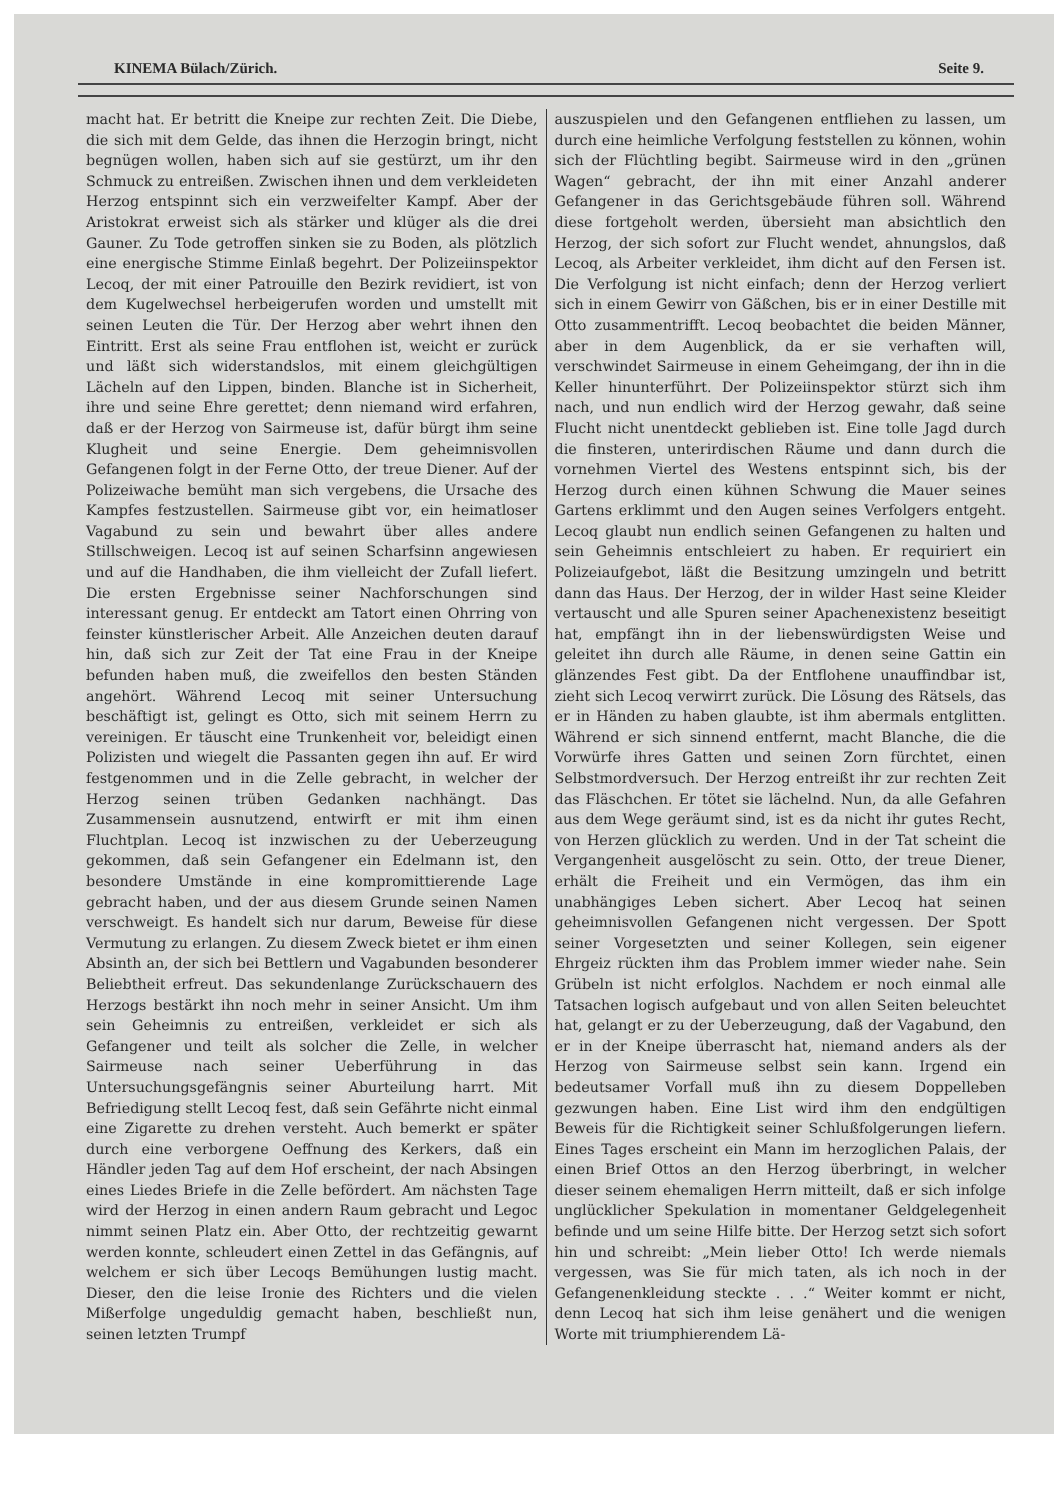KINEMA Bülach/Zürich. Seite 9.
macht hat. Er betritt die Kneipe zur rechten Zeit. Die Diebe, die sich mit dem Gelde, das ihnen die Herzogin bringt, nicht begnügen wollen, haben sich auf sie gestürzt, um ihr den Schmuck zu entreißen. Zwischen ihnen und dem verkleideten Herzog entspinnt sich ein verzweifelter Kampf. Aber der Aristokrat erweist sich als stärker und klüger als die drei Gauner. Zu Tode getroffen sinken sie zu Boden, als plötzlich eine energische Stimme Einlaß begehrt. Der Polizeiinspektor Lecoq, der mit einer Patrouille den Bezirk revidiert, ist von dem Kugelwechsel herbeigerufen worden und umstellt mit seinen Leuten die Tür. Der Herzog aber wehrt ihnen den Eintritt. Erst als seine Frau entflohen ist, weicht er zurück und läßt sich widerstandslos, mit einem gleichgültigen Lächeln auf den Lippen, binden. Blanche ist in Sicherheit, ihre und seine Ehre gerettet; denn niemand wird erfahren, daß er der Herzog von Sairmeuse ist, dafür bürgt ihm seine Klugheit und seine Energie. Dem geheimnisvollen Gefangenen folgt in der Ferne Otto, der treue Diener. Auf der Polizeiwache bemüht man sich vergebens, die Ursache des Kampfes festzustellen. Sairmeuse gibt vor, ein heimatloser Vagabund zu sein und bewahrt über alles andere Stillschweigen. Lecoq ist auf seinen Scharfsinn angewiesen und auf die Handhaben, die ihm vielleicht der Zufall liefert. Die ersten Ergebnisse seiner Nachforschungen sind interessant genug. Er entdeckt am Tatort einen Ohrring von feinster künstlerischer Arbeit. Alle Anzeichen deuten darauf hin, daß sich zur Zeit der Tat eine Frau in der Kneipe befunden haben muß, die zweifellos den besten Ständen angehört. Während Lecoq mit seiner Untersuchung beschäftigt ist, gelingt es Otto, sich mit seinem Herrn zu vereinigen. Er täuscht eine Trunkenheit vor, beleidigt einen Polizisten und wiegelt die Passanten gegen ihn auf. Er wird festgenommen und in die Zelle gebracht, in welcher der Herzog seinen trüben Gedanken nachhängt. Das Zusammensein ausnutzend, entwirft er mit ihm einen Fluchtplan. Lecoq ist inzwischen zu der Ueberzeugung gekommen, daß sein Gefangener ein Edelmann ist, den besondere Umstände in eine kompromittierende Lage gebracht haben, und der aus diesem Grunde seinen Namen verschweigt. Es handelt sich nur darum, Beweise für diese Vermutung zu erlangen. Zu diesem Zweck bietet er ihm einen Absinth an, der sich bei Bettlern und Vagabunden besonderer Beliebtheit erfreut. Das sekundenlange Zurückschauern des Herzogs bestärkt ihn noch mehr in seiner Ansicht. Um ihm sein Geheimnis zu entreißen, verkleidet er sich als Gefangener und teilt als solcher die Zelle, in welcher Sairmeuse nach seiner Ueberführung in das Untersuchungsgefängnis seiner Aburteilung harrt. Mit Befriedigung stellt Lecoq fest, daß sein Gefährte nicht einmal eine Zigarette zu drehen versteht. Auch bemerkt er später durch eine verborgene Oeffnung des Kerkers, daß ein Händler jeden Tag auf dem Hof erscheint, der nach Absingen eines Liedes Briefe in die Zelle befördert. Am nächsten Tage wird der Herzog in einen andern Raum gebracht und Legoc nimmt seinen Platz ein. Aber Otto, der rechtzeitig gewarnt werden konnte, schleudert einen Zettel in das Gefängnis, auf welchem er sich über Lecoqs Bemühungen lustig macht. Dieser, den die leise Ironie des Richters und die vielen Mißerfolge ungeduldig gemacht haben, beschließt nun, seinen letzten Trumpf
auszuspielen und den Gefangenen entfliehen zu lassen, um durch eine heimliche Verfolgung feststellen zu können, wohin sich der Flüchtling begibt. Sairmeuse wird in den „grünen Wagen“ gebracht, der ihn mit einer Anzahl anderer Gefangener in das Gerichtsgebäude führen soll. Während diese fortgeholt werden, übersieht man absichtlich den Herzog, der sich sofort zur Flucht wendet, ahnungslos, daß Lecoq, als Arbeiter verkleidet, ihm dicht auf den Fersen ist. Die Verfolgung ist nicht einfach; denn der Herzog verliert sich in einem Gewirr von Gäßchen, bis er in einer Destille mit Otto zusammentrifft. Lecoq beobachtet die beiden Männer, aber in dem Augenblick, da er sie verhaften will, verschwindet Sairmeuse in einem Geheimgang, der ihn in die Keller hinunterführt. Der Polizeiinspektor stürzt sich ihm nach, und nun endlich wird der Herzog gewahr, daß seine Flucht nicht unentdeckt geblieben ist. Eine tolle Jagd durch die finsteren, unterirdischen Räume und dann durch die vornehmen Viertel des Westens entspinnt sich, bis der Herzog durch einen kühnen Schwung die Mauer seines Gartens erklimmt und den Augen seines Verfolgers entgeht. Lecoq glaubt nun endlich seinen Gefangenen zu halten und sein Geheimnis entschleiert zu haben. Er requiriert ein Polizeiaufgebot, läßt die Besitzung umzingeln und betritt dann das Haus. Der Herzog, der in wilder Hast seine Kleider vertauscht und alle Spuren seiner Apachenexistenz beseitigt hat, empfängt ihn in der liebenswürdigsten Weise und geleitet ihn durch alle Räume, in denen seine Gattin ein glänzendes Fest gibt. Da der Entflohene unauffindbar ist, zieht sich Lecoq verwirrt zurück. Die Lösung des Rätsels, das er in Händen zu haben glaubte, ist ihm abermals entglitten. Während er sich sinnend entfernt, macht Blanche, die die Vorwürfe ihres Gatten und seinen Zorn fürchtet, einen Selbstmordversuch. Der Herzog entreißt ihr zur rechten Zeit das Fläschchen. Er tötet sie lächelnd. Nun, da alle Gefahren aus dem Wege geräumt sind, ist es da nicht ihr gutes Recht, von Herzen glücklich zu werden. Und in der Tat scheint die Vergangenheit ausgelöscht zu sein. Otto, der treue Diener, erhält die Freiheit und ein Vermögen, das ihm ein unabhängiges Leben sichert. Aber Lecoq hat seinen geheimnisvollen Gefangenen nicht vergessen. Der Spott seiner Vorgesetzten und seiner Kollegen, sein eigener Ehrgeiz rückten ihm das Problem immer wieder nahe. Sein Grübeln ist nicht erfolglos. Nachdem er noch einmal alle Tatsachen logisch aufgebaut und von allen Seiten beleuchtet hat, gelangt er zu der Ueberzeugung, daß der Vagabund, den er in der Kneipe überrascht hat, niemand anders als der Herzog von Sairmeuse selbst sein kann. Irgend ein bedeutsamer Vorfall muß ihn zu diesem Doppelleben gezwungen haben. Eine List wird ihm den endgültigen Beweis für die Richtigkeit seiner Schlußfolgerungen liefern. Eines Tages erscheint ein Mann im herzoglichen Palais, der einen Brief Ottos an den Herzog überbringt, in welcher dieser seinem ehemaligen Herrn mitteilt, daß er sich infolge unglücklicher Spekulation in momentaner Geldgelegenheit befinde und um seine Hilfe bitte. Der Herzog setzt sich sofort hin und schreibt: „Mein lieber Otto! Ich werde niemals vergessen, was Sie für mich taten, als ich noch in der Gefangenenkleidung steckte . . .“ Weiter kommt er nicht, denn Lecoq hat sich ihm leise genähert und die wenigen Worte mit triumphierendem Lä-